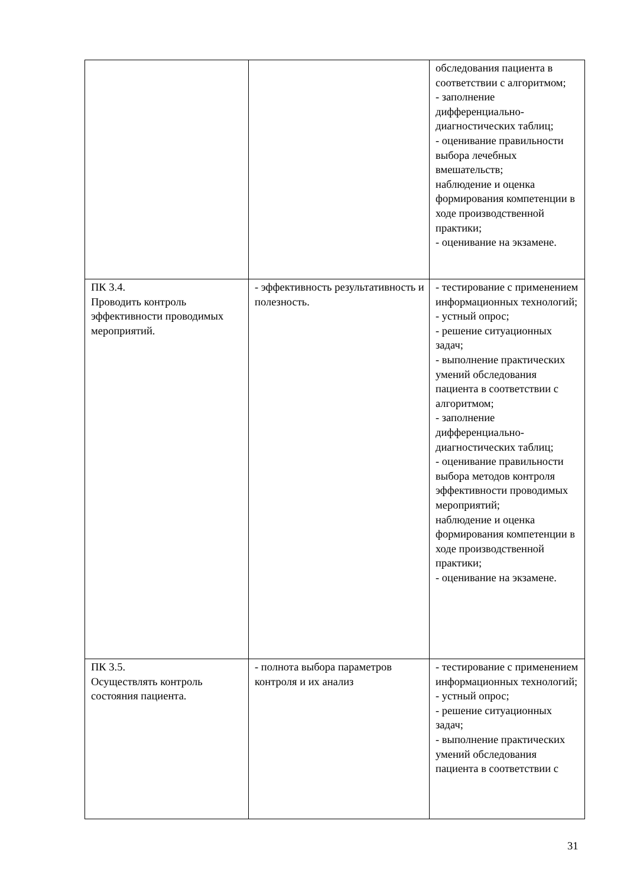| | | обследования пациента в соответствии с алгоритмом; - заполнение дифференциально-диагностических таблиц; - оценивание правильности выбора лечебных вмешательств; наблюдение и оценка формирования компетенции в ходе производственной практики; - оценивание на экзамене. |
| ПК 3.4. Проводить контроль эффективности проводимых мероприятий. | - эффективность результативность и полезность. | - тестирование с применением информационных технологий; - устный опрос; - решение ситуационных задач; - выполнение практических умений обследования пациента в соответствии с алгоритмом; - заполнение дифференциально-диагностических таблиц; - оценивание правильности выбора методов контроля эффективности проводимых мероприятий; наблюдение и оценка формирования компетенции в ходе производственной практики; - оценивание на экзамене. |
| ПК 3.5. Осуществлять контроль состояния пациента. | - полнота выбора параметров контроля и их анализ | - тестирование с применением информационных технологий; - устный опрос; - решение ситуационных задач; - выполнение практических умений обследования пациента в соответствии с |
31